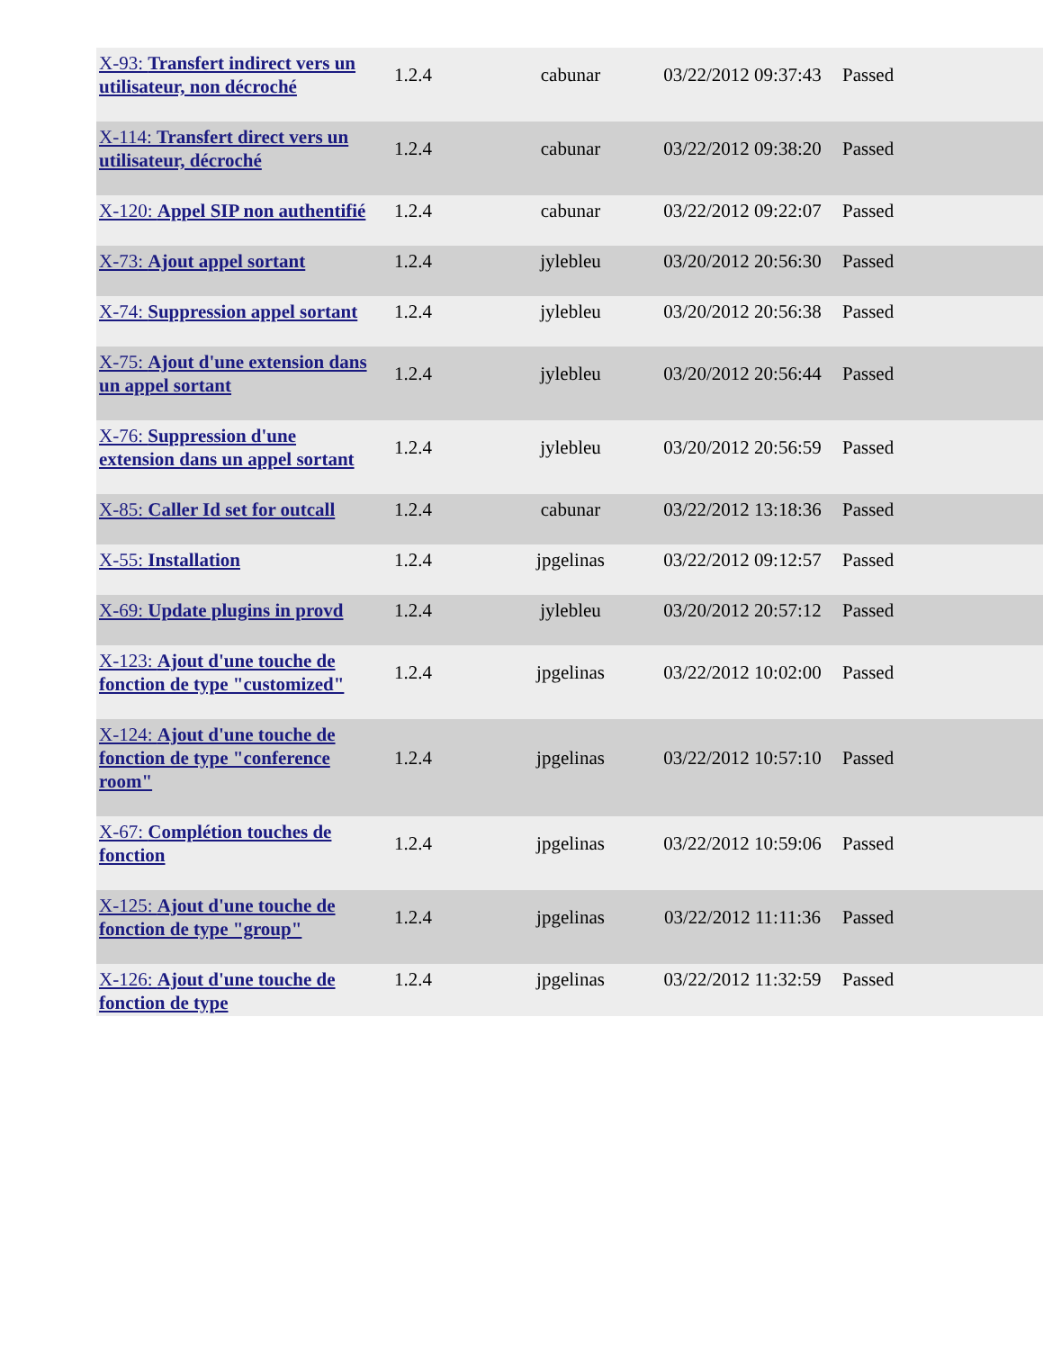| X-93: Transfert indirect vers un utilisateur, non décroché | 1.2.4 | cabunar | 03/22/2012 09:37:43 | Passed |
| X-114: Transfert direct vers un utilisateur, décroché | 1.2.4 | cabunar | 03/22/2012 09:38:20 | Passed |
| X-120: Appel SIP non authentifié | 1.2.4 | cabunar | 03/22/2012 09:22:07 | Passed |
| X-73: Ajout appel sortant | 1.2.4 | jylebleu | 03/20/2012 20:56:30 | Passed |
| X-74: Suppression appel sortant | 1.2.4 | jylebleu | 03/20/2012 20:56:38 | Passed |
| X-75: Ajout d'une extension dans un appel sortant | 1.2.4 | jylebleu | 03/20/2012 20:56:44 | Passed |
| X-76: Suppression d'une extension dans un appel sortant | 1.2.4 | jylebleu | 03/20/2012 20:56:59 | Passed |
| X-85: Caller Id set for outcall | 1.2.4 | cabunar | 03/22/2012 13:18:36 | Passed |
| X-55: Installation | 1.2.4 | jpgelinas | 03/22/2012 09:12:57 | Passed |
| X-69: Update plugins in provd | 1.2.4 | jylebleu | 03/20/2012 20:57:12 | Passed |
| X-123: Ajout d'une touche de fonction de type "customized" | 1.2.4 | jpgelinas | 03/22/2012 10:02:00 | Passed |
| X-124: Ajout d'une touche de fonction de type "conference room" | 1.2.4 | jpgelinas | 03/22/2012 10:57:10 | Passed |
| X-67: Complétion touches de fonction | 1.2.4 | jpgelinas | 03/22/2012 10:59:06 | Passed |
| X-125: Ajout d'une touche de fonction de type "group" | 1.2.4 | jpgelinas | 03/22/2012 11:11:36 | Passed |
| X-126: Ajout d'une touche de fonction de type | 1.2.4 | jpgelinas | 03/22/2012 11:32:59 | Passed |